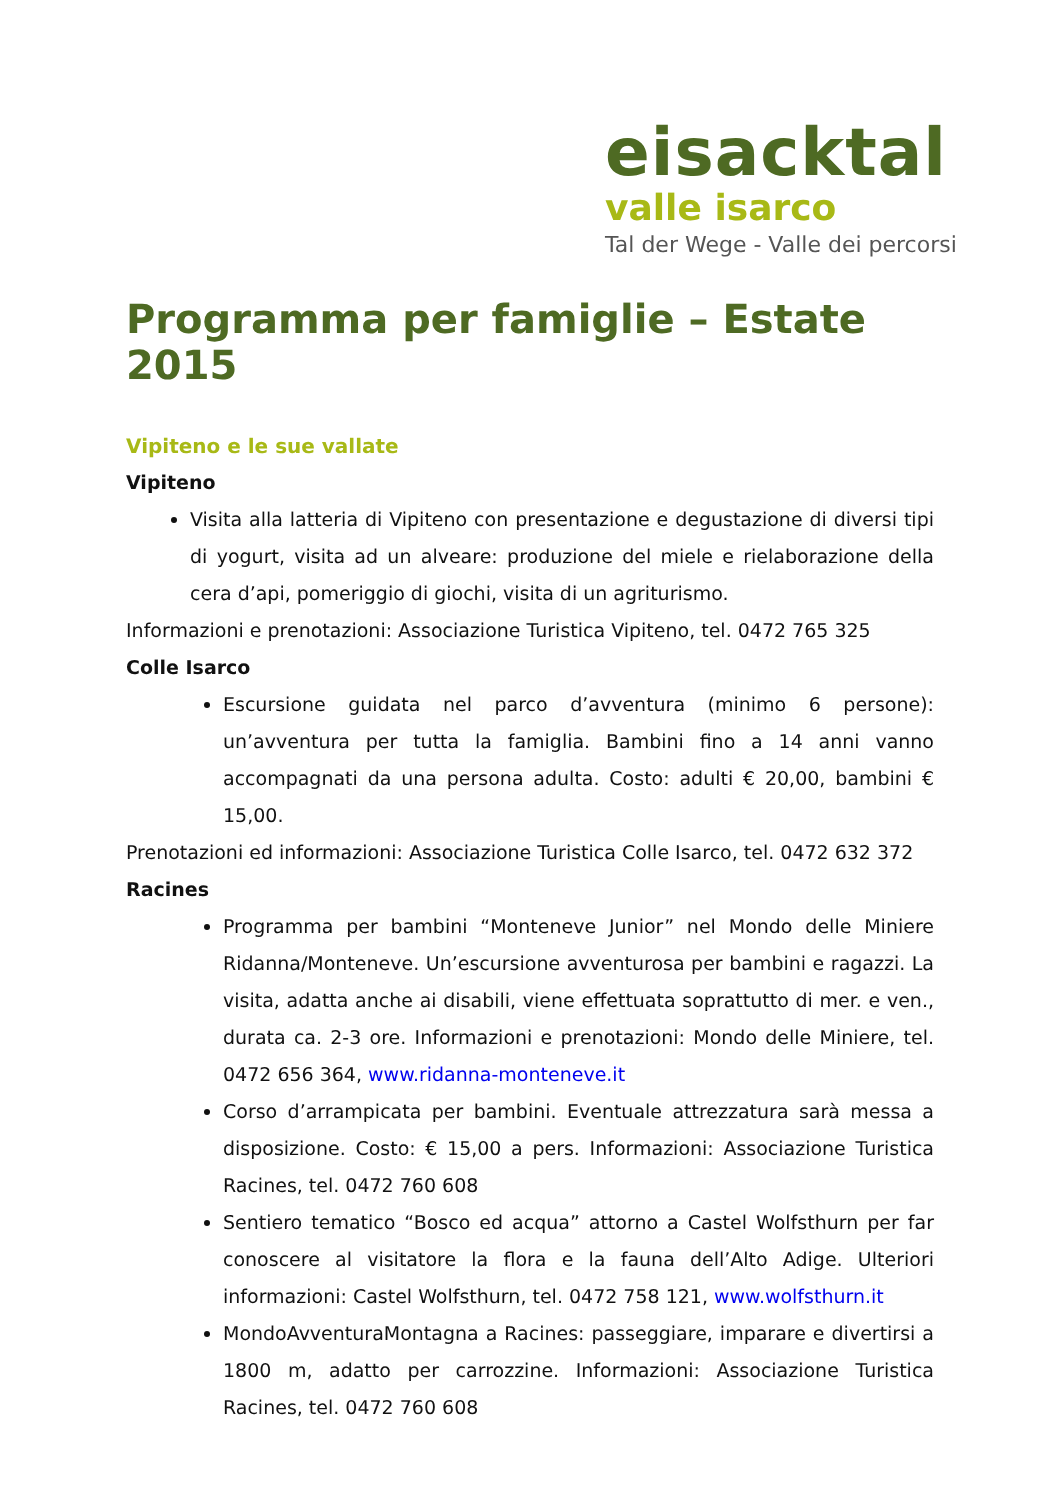eisacktal
valle isarco
Tal der Wege - Valle dei percorsi
Programma per famiglie – Estate 2015
Vipiteno e le sue vallate
Vipiteno
Visita alla latteria di Vipiteno con presentazione e degustazione di diversi tipi di yogurt, visita ad un alveare: produzione del miele e rielaborazione della cera d’api, pomeriggio di giochi, visita di un agriturismo.
Informazioni e prenotazioni: Associazione Turistica Vipiteno, tel. 0472 765 325
Colle Isarco
Escursione guidata nel parco d’avventura (minimo 6 persone): un’avventura per tutta la famiglia. Bambini fino a 14 anni vanno accompagnati da una persona adulta. Costo: adulti € 20,00, bambini € 15,00.
Prenotazioni ed informazioni: Associazione Turistica Colle Isarco, tel. 0472 632 372
Racines
Programma per bambini “Monteneve Junior” nel Mondo delle Miniere Ridanna/Monteneve. Un’escursione avventurosa per bambini e ragazzi. La visita, adatta anche ai disabili, viene effettuata soprattutto di mer. e ven., durata ca. 2-3 ore. Informazioni e prenotazioni: Mondo delle Miniere, tel. 0472 656 364, www.ridanna-monteneve.it
Corso d’arrampicata per bambini. Eventuale attrezzatura sarà messa a disposizione. Costo: € 15,00 a pers. Informazioni: Associazione Turistica Racines, tel. 0472 760 608
Sentiero tematico “Bosco ed acqua” attorno a Castel Wolfsthurn per far conoscere al visitatore la flora e la fauna dell’Alto Adige. Ulteriori informazioni: Castel Wolfsthurn, tel. 0472 758 121, www.wolfsthurn.it
MondoAvventuraMontagna a Racines: passeggiare, imparare e divertirsi a 1800 m, adatto per carrozzine. Informazioni: Associazione Turistica Racines, tel. 0472 760 608